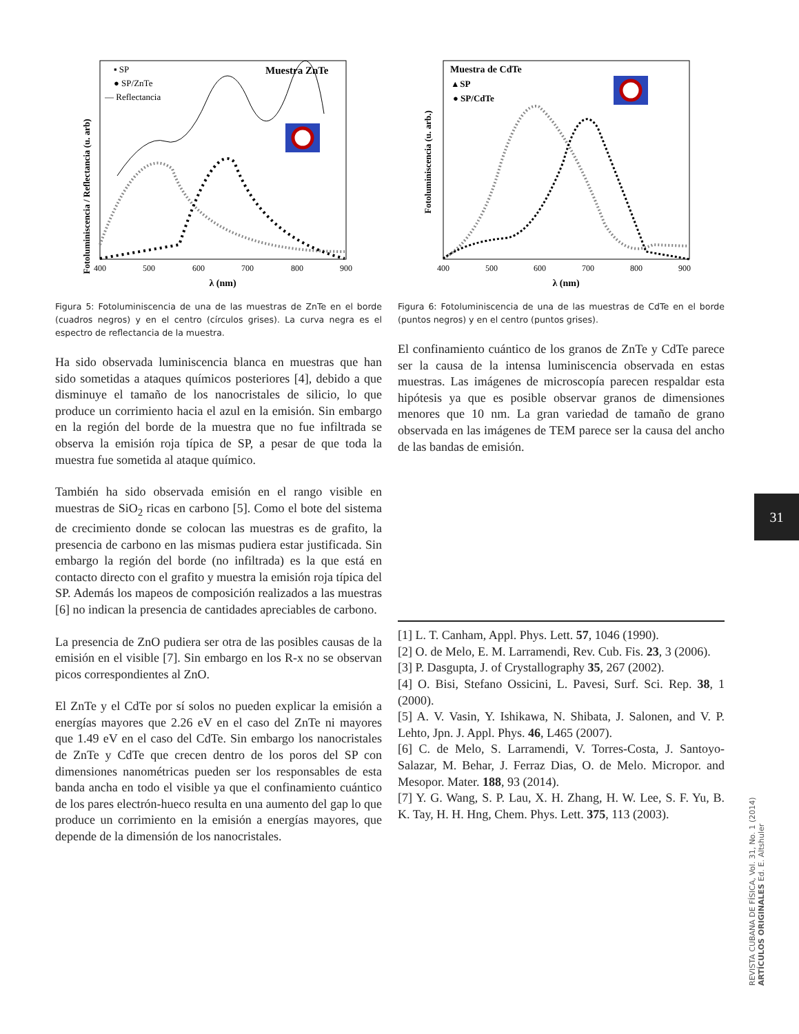Fotoluminiscencia / Reflectancia (u. arb)
▪ SP
● SP/ZnTe
— Reflectancia
Muestra ZnTe
400
500
600
700
800
900
λ (nm)
Figura 5: Fotoluminiscencia de una de las muestras de ZnTe en el borde (cuadros negros) y en el centro (círculos grises). La curva negra es el espectro de reflectancia de la muestra.
Ha sido observada luminiscencia blanca en muestras que han sido sometidas a ataques químicos posteriores [4], debido a que disminuye el tamaño de los nanocristales de silicio, lo que produce un corrimiento hacia el azul en la emisión. Sin embargo en la región del borde de la muestra que no fue infiltrada se observa la emisión roja típica de SP, a pesar de que toda la muestra fue sometida al ataque químico.
También ha sido observada emisión en el rango visible en muestras de SiO<sub>2</sub> ricas en carbono [5]. Como el bote del sistema de crecimiento donde se colocan las muestras es de grafito, la presencia de carbono en las mismas pudiera estar justificada. Sin embargo la región del borde (no infiltrada) es la que está en contacto directo con el grafito y muestra la emisión roja típica del SP. Además los mapeos de composición realizados a las muestras [6] no indican la presencia de cantidades apreciables de carbono.
La presencia de ZnO pudiera ser otra de las posibles causas de la emisión en el visible [7]. Sin embargo en los R-x no se observan picos correspondientes al ZnO.
El ZnTe y el CdTe por sí solos no pueden explicar la emisión a energías mayores que 2.26 eV en el caso del ZnTe ni mayores que 1.49 eV en el caso del CdTe. Sin embargo los nanocristales de ZnTe y CdTe que crecen dentro de los poros del SP con dimensiones nanométricas pueden ser los responsables de esta banda ancha en todo el visible ya que el confinamiento cuántico de los pares electrón-hueco resulta en una aumento del gap lo que produce un corrimiento en la emisión a energías mayores, que depende de la dimensión de los nanocristales.
Fotoluminiscencia (u. arb.)
Muestra de CdTe
▴ SP
● SP/CdTe
400
500
600
700
800
900
λ (nm)
Figura 6: Fotoluminiscencia de una de las muestras de CdTe en el borde (puntos negros) y en el centro (puntos grises).
El confinamiento cuántico de los granos de ZnTe y CdTe parece ser la causa de la intensa luminiscencia observada en estas muestras. Las imágenes de microscopía parecen respaldar esta hipótesis ya que es posible observar granos de dimensiones menores que 10 nm. La gran variedad de tamaño de grano observada en las imágenes de TEM parece ser la causa del ancho de las bandas de emisión.
[1] L. T. Canham, Appl. Phys. Lett. 57, 1046 (1990).
[2] O. de Melo, E. M. Larramendi, Rev. Cub. Fis. 23, 3 (2006).
[3] P. Dasgupta, J. of Crystallography 35, 267 (2002).
[4] O. Bisi, Stefano Ossicini, L. Pavesi, Surf. Sci. Rep. 38, 1 (2000).
[5] A. V. Vasin, Y. Ishikawa, N. Shibata, J. Salonen, and V. P. Lehto, Jpn. J. Appl. Phys. 46, L465 (2007).
[6] C. de Melo, S. Larramendi, V. Torres-Costa, J. Santoyo-Salazar, M. Behar, J. Ferraz Dias, O. de Melo. Micropor. and Mesopor. Mater. 188, 93 (2014).
[7] Y. G. Wang, S. P. Lau, X. H. Zhang, H. W. Lee, S. F. Yu, B. K. Tay, H. H. Hng, Chem. Phys. Lett. 375, 113 (2003).
31
REVISTA CUBANA DE FÍSICA, Vol. 31, No. 1 (2014)
ARTÍCULOS ORIGINALES Ed. E. Altshuler